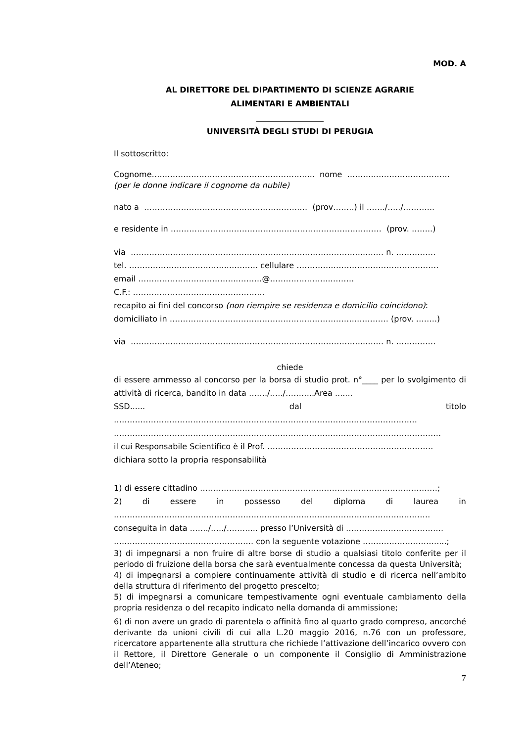MOD. A
AL DIRETTORE DEL DIPARTIMENTO DI SCIENZE AGRARIE
ALIMENTARI E AMBIENTALI
_________________
UNIVERSITÀ DEGLI STUDI DI PERUGIA
Il sottoscritto:
Cognome…..………………………………………………... nome ………..……………………….
(per le donne indicare il cognome da nubile)
nato a …………………………………………….…….… (prov……..) il ……./…../………...
e residente in ……………………………………………………………..……… (prov. ……..)
via ……………………………………………………………………………..……. n. ……………
tel. ………………………………...………. cellulare ………….…………………………..………
email ………………………………..………@…………………..………
C.F.: …………………………………………..
recapito ai fini del concorso (non riempire se residenza e domicilio coincidono):
domiciliato in ……………………………………………………………..………… (prov. ……..)
via ……………………………………………………………………………..……. n. ……………
chiede
di essere ammesso al concorso per la borsa di studio prot. n°____ per lo svolgimento di attività di ricerca, bandito in data ……./…../………..Area .......
SSD...... dal titolo
……………………………………………………………………………….……………………
…………………………………………………………………………………………………………….
il cui Responsabile Scientifico è il Prof. ……………………………………………..……….
dichiara sotto la propria responsabilità
1) di essere cittadino ………………………………………………………………………………;
2) di essere in possesso del diploma di laurea in
………………………………………………………………………………………………..……….
conseguita in data ……./…../………... presso l’Università di ……………………………….
….…………………………………………. con la seguente votazione ……………………….....;
3) di impegnarsi a non fruire di altre borse di studio a qualsiasi titolo conferite per il periodo di fruizione della borsa che sarà eventualmente concessa da questa Università;
4) di impegnarsi a compiere continuamente attività di studio e di ricerca nell’ambito della struttura di riferimento del progetto prescelto;
5) di impegnarsi a comunicare tempestivamente ogni eventuale cambiamento della propria residenza o del recapito indicato nella domanda di ammissione;
6) di non avere un grado di parentela o affinità fino al quarto grado compreso, ancorché derivante da unioni civili di cui alla L.20 maggio 2016, n.76 con un professore, ricercatore appartenente alla struttura che richiede l’attivazione dell’incarico ovvero con il Rettore, il Direttore Generale o un componente il Consiglio di Amministrazione dell’Ateneo;
7